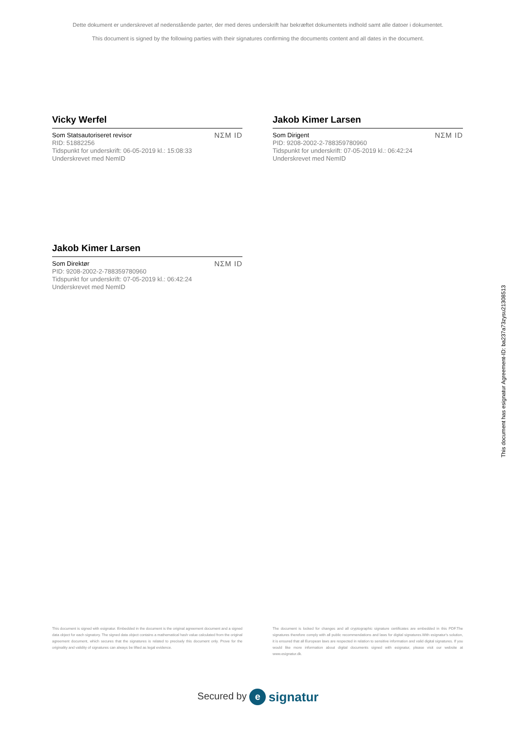Dette dokument er underskrevet af nedenstående parter, der med deres underskrift har bekræftet dokumentets indhold samt alle datoer i dokumentet.
This document is signed by the following parties with their signatures confirming the documents content and all dates in the document.
Vicky Werfel
Som Statsautoriseret revisor
RID: 51882256
Tidspunkt for underskrift: 06-05-2019 kl.: 15:08:33
Underskrevet med NemID
NΣM ID
Jakob Kimer Larsen
Som Dirigent
PID: 9208-2002-2-788359780960
Tidspunkt for underskrift: 07-05-2019 kl.: 06:42:24
Underskrevet med NemID
NΣM ID
Jakob Kimer Larsen
Som Direktør
PID: 9208-2002-2-788359780960
Tidspunkt for underskrift: 07-05-2019 kl.: 06:42:24
Underskrevet med NemID
NΣM ID
This document has esignatur Agreement-ID: ba237a73zysu21308513
This document is signed with esignatur. Embedded in the document is the original agreement document and a signed data object for each signatory. The signed data object contains a mathematical hash value calculated from the original agreement document, which secures that the signatures is related to precisely this document only. Prove for the originality and validity of signatures can always be lifted as legal evidence.
The document is locked for changes and all cryptographic signature certificates are embedded in this PDF.The signatures therefore comply with all public recommendations and laws for digital signatures.With esignatur's solution, it is ensured that all European laws are respected in relation to sensitive information and valid digital signatures. If you would like more information about digital documents signed with esignatur, please visit our website at www.esignatur.dk.
Secured by e signatur